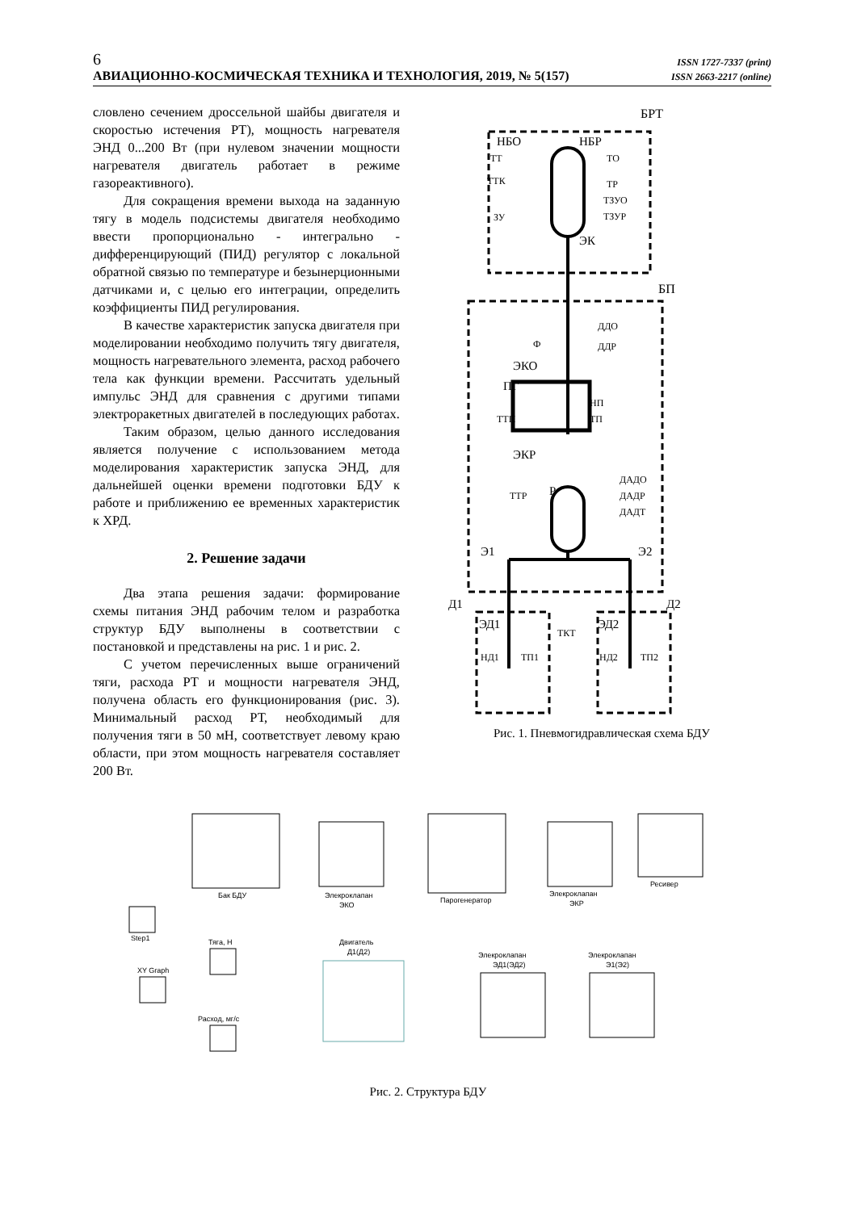6 ISSN 1727-7337 (print)
АВИАЦИОННО-КОСМИЧЕСКАЯ ТЕХНИКА И ТЕХНОЛОГИЯ, 2019, № 5(157) ISSN 2663-2217 (online)
словлено сечением дроссельной шайбы двигателя и скоростью истечения РТ), мощность нагревателя ЭНД 0...200 Вт (при нулевом значении мощности нагревателя двигатель работает в режиме газореактивного).
Для сокращения времени выхода на заданную тягу в модель подсистемы двигателя необходимо ввести пропорционально - интегрально - дифференцирующий (ПИД) регулятор с локальной обратной связью по температуре и безынерционными датчиками и, с целью его интеграции, определить коэффициенты ПИД регулирования.
В качестве характеристик запуска двигателя при моделировании необходимо получить тягу двигателя, мощность нагревательного элемента, расход рабочего тела как функции времени. Рассчитать удельный импульс ЭНД для сравнения с другими типами электроракетных двигателей в последующих работах.
Таким образом, целью данного исследования является получение с использованием метода моделирования характеристик запуска ЭНД, для дальнейшей оценки времени подготовки БДУ к работе и приближению ее временных характеристик к ХРД.
2. Решение задачи
Два этапа решения задачи: формирование схемы питания ЭНД рабочим телом и разработка структур БДУ выполнены в соответствии с постановкой и представлены на рис. 1 и рис. 2.
С учетом перечисленных выше ограничений тяги, расхода РТ и мощности нагревателя ЭНД, получена область его функционирования (рис. 3). Минимальный расход РТ, необходимый для получения тяги в 50 мН, соответствует левому краю области, при этом мощность нагревателя составляет 200 Вт.
БРТ
НБО
НБР
ТТ
ТО
ТТК
ТР
ТЗУО
ТЗУР
ЗУ
ЭК
БП
ДДО
ДДР
Ф
ЭКО
ПГ
НП
ТТП
ТП
ЭКР
Р
ТТР
ДАДО
ДАДР
ДАДТ
Э1
Э2
Д1
Д2
ЭД1
ЭД2
ТКТ
НД1
ТП1
НД2
ТП2
Рис. 1. Пневмогидравлическая схема БДУ
Бак БДУ
Элекроклапан
ЭКО
Парогенератор
Элекроклапан
ЭКР
Ресивер
Step1
Тяга, Н
XY Graph
Расход, мг/с
Двигатель
Д1(Д2)
Элекроклапан
ЭД1(ЭД2)
Элекроклапан
Э1(Э2)
Рис. 2. Структура БДУ